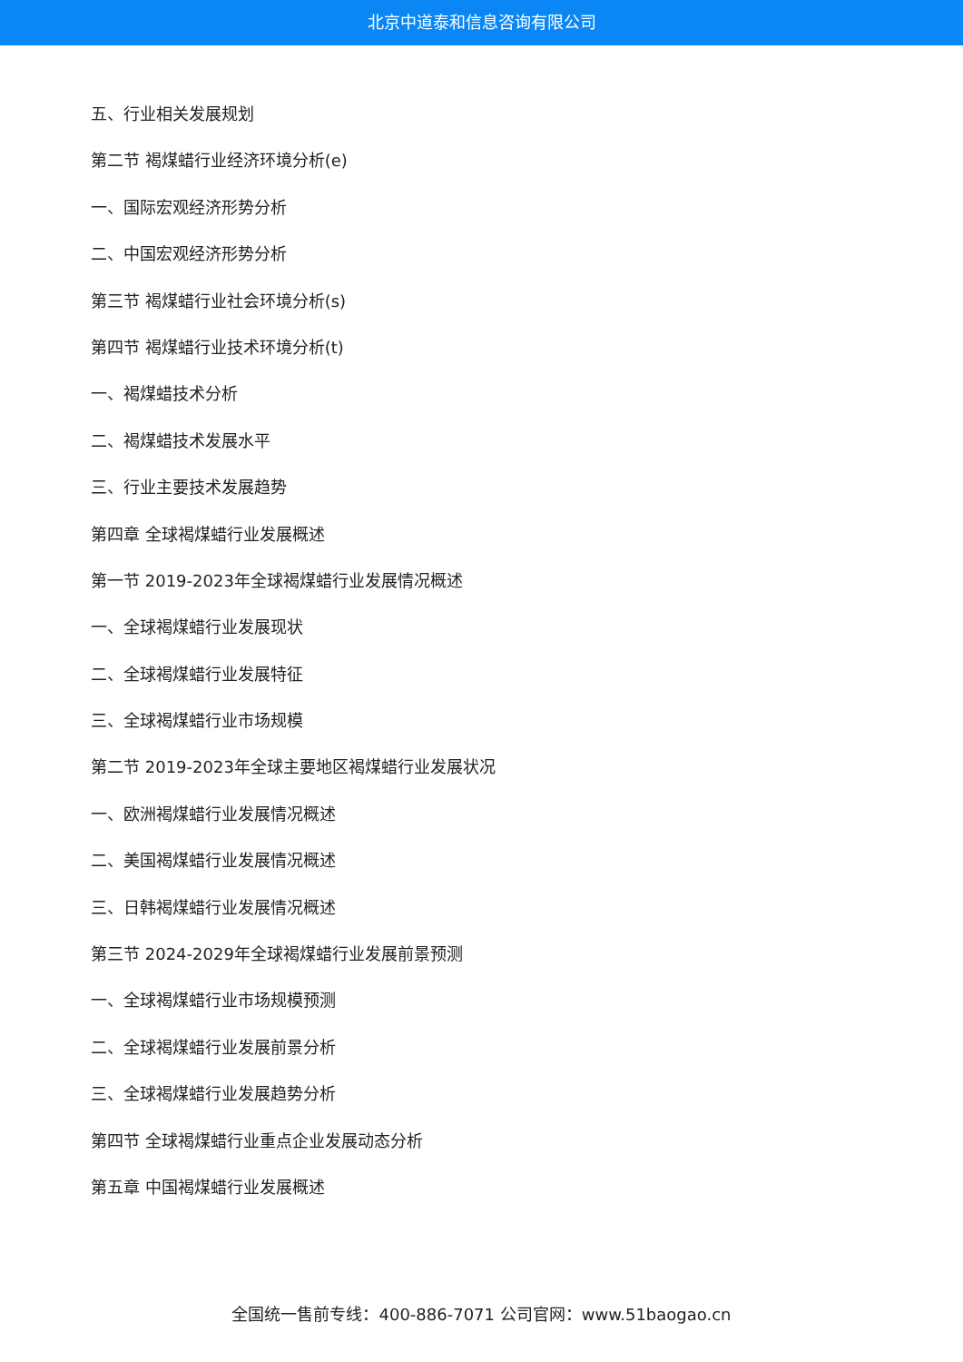北京中道泰和信息咨询有限公司
五、行业相关发展规划
第二节 褐煤蜡行业经济环境分析(e)
一、国际宏观经济形势分析
二、中国宏观经济形势分析
第三节 褐煤蜡行业社会环境分析(s)
第四节 褐煤蜡行业技术环境分析(t)
一、褐煤蜡技术分析
二、褐煤蜡技术发展水平
三、行业主要技术发展趋势
第四章 全球褐煤蜡行业发展概述
第一节 2019-2023年全球褐煤蜡行业发展情况概述
一、全球褐煤蜡行业发展现状
二、全球褐煤蜡行业发展特征
三、全球褐煤蜡行业市场规模
第二节 2019-2023年全球主要地区褐煤蜡行业发展状况
一、欧洲褐煤蜡行业发展情况概述
二、美国褐煤蜡行业发展情况概述
三、日韩褐煤蜡行业发展情况概述
第三节 2024-2029年全球褐煤蜡行业发展前景预测
一、全球褐煤蜡行业市场规模预测
二、全球褐煤蜡行业发展前景分析
三、全球褐煤蜡行业发展趋势分析
第四节 全球褐煤蜡行业重点企业发展动态分析
第五章 中国褐煤蜡行业发展概述
全国统一售前专线：400-886-7071 公司官网：www.51baogao.cn